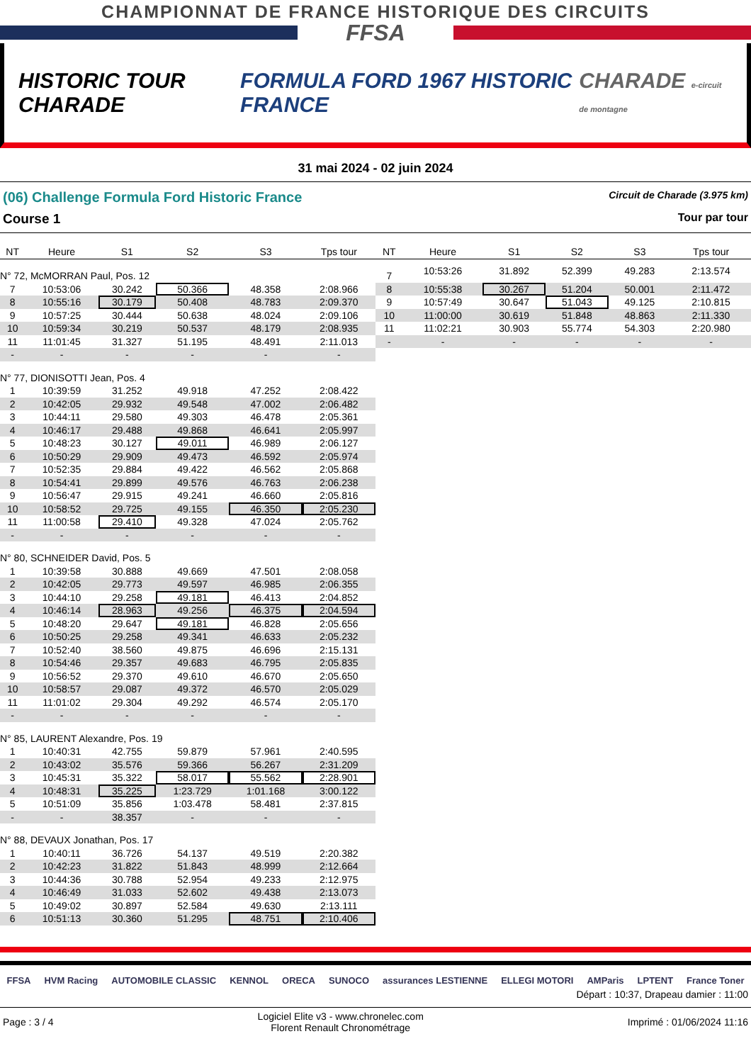CHAMPIONNAT DE FRANCE HISTORIQUE DES CIRCUITS
FFSA
HISTORIC TOUR CHARADE
FORMULA FORD 1967 HISTORIC FRANCE
CHARADE e-circuit de montagne
31 mai 2024 - 02 juin 2024
(06) Challenge Formula Ford Historic France Circuit de Charade (3.975 km)
Course 1 Tour par tour
| NT | Heure | S1 | S2 | S3 | Tps tour |
| --- | --- | --- | --- | --- | --- |
| N° 72, McMORRAN Paul, Pos. 12 | | | | | |
| 7 | 10:53:06 | 30.242 | 50.366 | 48.358 | 2:08.966 |
| 8 | 10:55:16 | 30.179 | 50.408 | 48.783 | 2:09.370 |
| 9 | 10:57:25 | 30.444 | 50.638 | 48.024 | 2:09.106 |
| 10 | 10:59:34 | 30.219 | 50.537 | 48.179 | 2:08.935 |
| 11 | 11:01:45 | 31.327 | 51.195 | 48.491 | 2:11.013 |
| - | - | - | - | - | - |
| N° 77, DIONISOTTI Jean, Pos. 4 | | | | | |
| 1 | 10:39:59 | 31.252 | 49.918 | 47.252 | 2:08.422 |
| 2 | 10:42:05 | 29.932 | 49.548 | 47.002 | 2:06.482 |
| 3 | 10:44:11 | 29.580 | 49.303 | 46.478 | 2:05.361 |
| 4 | 10:46:17 | 29.488 | 49.868 | 46.641 | 2:05.997 |
| 5 | 10:48:23 | 30.127 | 49.011 | 46.989 | 2:06.127 |
| 6 | 10:50:29 | 29.909 | 49.473 | 46.592 | 2:05.974 |
| 7 | 10:52:35 | 29.884 | 49.422 | 46.562 | 2:05.868 |
| 8 | 10:54:41 | 29.899 | 49.576 | 46.763 | 2:06.238 |
| 9 | 10:56:47 | 29.915 | 49.241 | 46.660 | 2:05.816 |
| 10 | 10:58:52 | 29.725 | 49.155 | 46.350 | 2:05.230 |
| 11 | 11:00:58 | 29.410 | 49.328 | 47.024 | 2:05.762 |
| - | - | - | - | - | - |
| N° 80, SCHNEIDER David, Pos. 5 | | | | | |
| 1 | 10:39:58 | 30.888 | 49.669 | 47.501 | 2:08.058 |
| 2 | 10:42:05 | 29.773 | 49.597 | 46.985 | 2:06.355 |
| 3 | 10:44:10 | 29.258 | 49.181 | 46.413 | 2:04.852 |
| 4 | 10:46:14 | 28.963 | 49.256 | 46.375 | 2:04.594 |
| 5 | 10:48:20 | 29.647 | 49.181 | 46.828 | 2:05.656 |
| 6 | 10:50:25 | 29.258 | 49.341 | 46.633 | 2:05.232 |
| 7 | 10:52:40 | 38.560 | 49.875 | 46.696 | 2:15.131 |
| 8 | 10:54:46 | 29.357 | 49.683 | 46.795 | 2:05.835 |
| 9 | 10:56:52 | 29.370 | 49.610 | 46.670 | 2:05.650 |
| 10 | 10:58:57 | 29.087 | 49.372 | 46.570 | 2:05.029 |
| 11 | 11:01:02 | 29.304 | 49.292 | 46.574 | 2:05.170 |
| - | - | - | - | - | - |
| N° 85, LAURENT Alexandre, Pos. 19 | | | | | |
| 1 | 10:40:31 | 42.755 | 59.879 | 57.961 | 2:40.595 |
| 2 | 10:43:02 | 35.576 | 59.366 | 56.267 | 2:31.209 |
| 3 | 10:45:31 | 35.322 | 58.017 | 55.562 | 2:28.901 |
| 4 | 10:48:31 | 35.225 | 1:23.729 | 1:01.168 | 3:00.122 |
| 5 | 10:51:09 | 35.856 | 1:03.478 | 58.481 | 2:37.815 |
| - | - | 38.357 | - | - | - |
| N° 88, DEVAUX Jonathan, Pos. 17 | | | | | |
| 1 | 10:40:11 | 36.726 | 54.137 | 49.519 | 2:20.382 |
| 2 | 10:42:23 | 31.822 | 51.843 | 48.999 | 2:12.664 |
| 3 | 10:44:36 | 30.788 | 52.954 | 49.233 | 2:12.975 |
| 4 | 10:46:49 | 31.033 | 52.602 | 49.438 | 2:13.073 |
| 5 | 10:49:02 | 30.897 | 52.584 | 49.630 | 2:13.111 |
| 6 | 10:51:13 | 30.360 | 51.295 | 48.751 | 2:10.406 |
| NT | Heure | S1 | S2 | S3 | Tps tour |
| --- | --- | --- | --- | --- | --- |
| 7 | 10:53:26 | 31.892 | 52.399 | 49.283 | 2:13.574 |
| 8 | 10:55:38 | 30.267 | 51.204 | 50.001 | 2:11.472 |
| 9 | 10:57:49 | 30.647 | 51.043 | 49.125 | 2:10.815 |
| 10 | 11:00:00 | 30.619 | 51.848 | 48.863 | 2:11.330 |
| 11 | 11:02:21 | 30.903 | 55.774 | 54.303 | 2:20.980 |
| - | - | - | - | - | - |
FFSA HVM Racing AUTOMOBILE CLASSIC KENNOL ORECA SUNOCO assurances LESTIENNE ELLEGI MOTORI AMParis LPTENT France Toner
Départ : 10:37, Drapeau damier : 11:00
Page : 3 / 4 Logiciel Elite v3 - www.chronelec.com
Florent Renault Chronométrage Imprimé : 01/06/2024 11:16